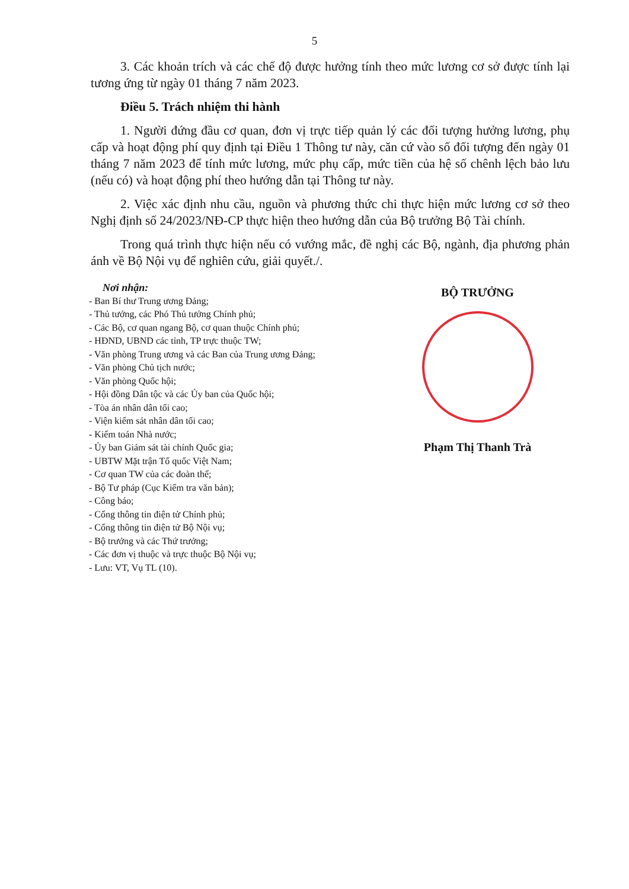5
3. Các khoản trích và các chế độ được hưởng tính theo mức lương cơ sở được tính lại tương ứng từ ngày 01 tháng 7 năm 2023.
Điều 5. Trách nhiệm thi hành
1. Người đứng đầu cơ quan, đơn vị trực tiếp quản lý các đối tượng hưởng lương, phụ cấp và hoạt động phí quy định tại Điều 1 Thông tư này, căn cứ vào số đối tượng đến ngày 01 tháng 7 năm 2023 để tính mức lương, mức phụ cấp, mức tiền của hệ số chênh lệch bảo lưu (nếu có) và hoạt động phí theo hướng dẫn tại Thông tư này.
2. Việc xác định nhu cầu, nguồn và phương thức chi thực hiện mức lương cơ sở theo Nghị định số 24/2023/NĐ-CP thực hiện theo hướng dẫn của Bộ trưởng Bộ Tài chính.
Trong quá trình thực hiện nếu có vướng mắc, đề nghị các Bộ, ngành, địa phương phản ánh về Bộ Nội vụ để nghiên cứu, giải quyết./.
Nơi nhận:
- Ban Bí thư Trung ương Đảng;
- Thủ tướng, các Phó Thủ tướng Chính phủ;
- Các Bộ, cơ quan ngang Bộ, cơ quan thuộc Chính phủ;
- HĐND, UBND các tỉnh, TP trực thuộc TW;
- Văn phòng Trung ương và các Ban của Trung ương Đảng;
- Văn phòng Chủ tịch nước;
- Văn phòng Quốc hội;
- Hội đồng Dân tộc và các Ủy ban của Quốc hội;
- Tòa án nhân dân tối cao;
- Viện kiểm sát nhân dân tối cao;
- Kiểm toán Nhà nước;
- Ủy ban Giám sát tài chính Quốc gia;
- UBTW Mặt trận Tổ quốc Việt Nam;
- Cơ quan TW của các đoàn thể;
- Bộ Tư pháp (Cục Kiểm tra văn bản);
- Công báo;
- Cổng thông tin điện tử Chính phủ;
- Cổng thông tin điện tử Bộ Nội vụ;
- Bộ trưởng và các Thứ trưởng;
- Các đơn vị thuộc và trực thuộc Bộ Nội vụ;
- Lưu: VT, Vụ TL (10).
BỘ TRƯỞNG
Phạm Thị Thanh Trà